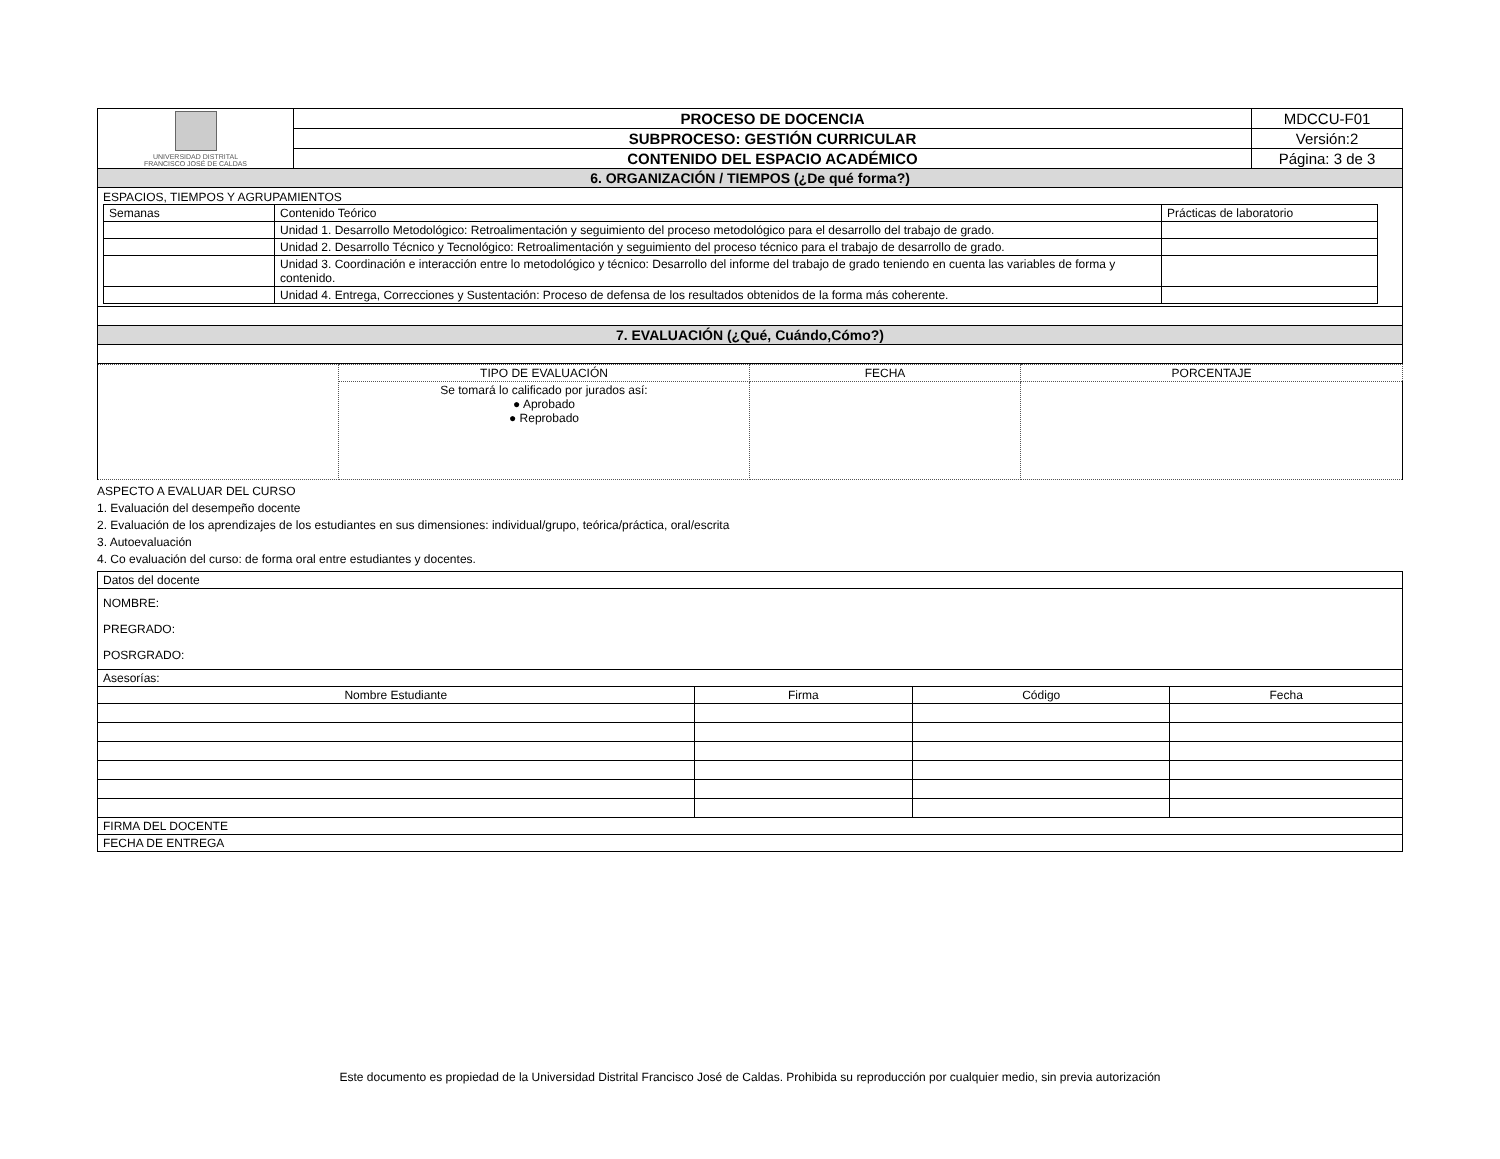| UNIVERSIDAD DISTRITAL FRANCISCO JOSÉ DE CALDAS | PROCESO DE DOCENCIA | MDCCU-F01 |
| | SUBPROCESO: GESTIÓN CURRICULAR | Versión:2 |
| | CONTENIDO DEL ESPACIO ACADÉMICO | Página: 3 de 3 |
| 6. ORGANIZACIÓN / TIEMPOS (¿De qué forma?) | | |
| ESPACIOS, TIEMPOS Y AGRUPAMIENTOS / Semanas / Contenido Teórico / Prácticas de laboratorio / / / Unidad 1. Desarrollo Metodológico: Retroalimentación y seguimiento del proceso metodológico para el desarrollo del trabajo de grado. / / / / Unidad 2. Desarrollo Técnico y Tecnológico: Retroalimentación y seguimiento del proceso técnico para el trabajo de desarrollo de grado. / / / / Unidad 3. Coordinación e interacción entre lo metodológico y técnico: Desarrollo del informe del trabajo de grado teniendo en cuenta las variables de forma y contenido. / / / / Unidad 4. Entrega, Correcciones y Sustentación: Proceso de defensa de los resultados obtenidos de la forma más coherente. / / | | |
| 7. EVALUACIÓN (¿Qué, Cuándo,Cómo?) | | |
| | TIPO DE EVALUACIÓN | FECHA | PORCENTAJE |
| | Se tomará lo calificado por jurados así: ● Aprobado ● Reprobado | | |
ASPECTO A EVALUAR DEL CURSO
1. Evaluación del desempeño docente
2. Evaluación de los aprendizajes de los estudiantes en sus dimensiones: individual/grupo, teórica/práctica, oral/escrita
3. Autoevaluación
4. Co evaluación del curso: de forma oral entre estudiantes y docentes.
| Datos del docente | | | |
| NOMBRE: PREGRADO: POSRGRADO: | | | |
| Asesorías: | | | |
| Nombre Estudiante | Firma | Código | Fecha |
| FIRMA DEL DOCENTE | | | |
| FECHA DE ENTREGA | | | |
Este documento es propiedad de la Universidad Distrital Francisco José de Caldas. Prohibida su reproducción por cualquier medio, sin previa autorización